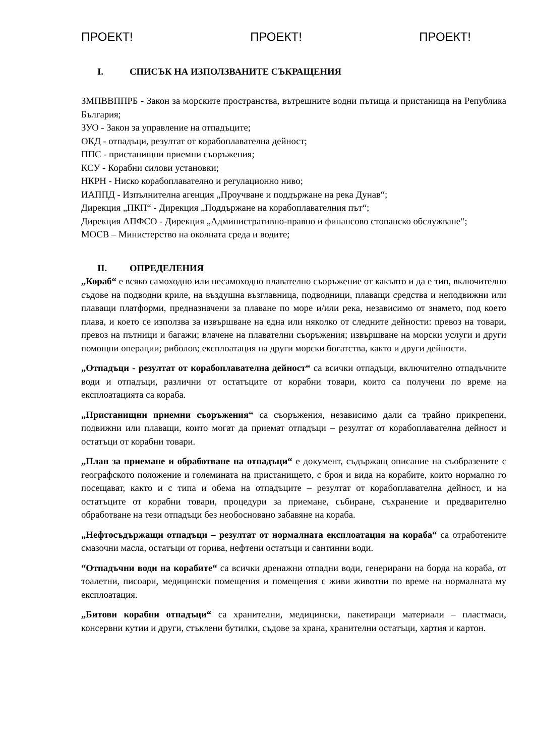ПРОЕКТ! ПРОЕКТ! ПРОЕКТ!
I. СПИСЪК НА ИЗПОЛЗВАНИТЕ СЪКРАЩЕНИЯ
ЗМПВВППРБ - Закон за морските пространства, вътрешните водни пътища и пристанища на Република България;
ЗУО - Закон за управление на отпадъците;
ОКД - отпадъци, резултат от корабоплавателна дейност;
ППС - пристанищни приемни съоръжения;
КСУ - Корабни силови установки;
НКРН - Ниско корабоплавателно и регулационно ниво;
ИАППД - Изпълнителна агенция „Проучване и поддържане на река Дунав“;
Дирекция „ПКП“ - Дирекция „Поддържане на корабоплавателния път“;
Дирекция АПФСО - Дирекция „Административно-правно и финансово стопанско обслужване“;
МОСВ – Министерство на околната среда и водите;
II. ОПРЕДЕЛЕНИЯ
„Кораб“ е всяко самоходно или несамоходно плавателно съоръжение от какъвто и да е тип, включително съдове на подводни криле, на въздушна възглавница, подводници, плаващи средства и неподвижни или плаващи платформи, предназначени за плаване по море и/или река, независимо от знамето, под което плава, и което се използва за извършване на една или няколко от следните дейности: превоз на товари, превоз на пътници и багажи; влачене на плавателни съоръжения; извършване на морски услуги и други помощни операции; риболов; експлоатация на други морски богатства, както и други дейности.
„Отпадъци - резултат от корабоплавателна дейност“ са всички отпадъци, включително отпадъчните води и отпадъци, различни от остатъците от корабни товари, които са получени по време на експлоатацията са кораба.
„Пристанищни приемни съоръжения“ са съоръжения, независимо дали са трайно прикрепени, подвижни или плаващи, които могат да приемат отпадъци – резултат от корабоплавателна дейност и остатъци от корабни товари.
„План за приемане и обработване на отпадъци“ е документ, съдържащ описание на съобразените с географското положение и големината на пристанището, с броя и вида на корабите, които нормално го посещават, както и с типа и обема на отпадъците – резултат от корабоплавателна дейност, и на остатъците от корабни товари, процедури за приемане, събиране, съхранение и предварително обработване на тези отпадъци без необосновано забавяне на кораба.
„Нефтосъдържащи отпадъци – резултат от нормалната експлоатация на кораба“ са отработените смазочни масла, остатъци от горива, нефтени остатъци и сантинни води.
“Отпадъчни води на корабите“ са всички дренажни отпадни води, генерирани на борда на кораба, от тоалетни, писоари, медицински помещения и помещения с живи животни по време на нормалната му експлоатация.
„Битови корабни отпадъци“ са хранителни, медицински, пакетиращи материали – пластмаси, консервни кутии и други, стъклени бутилки, съдове за храна, хранителни остатъци, хартия и картон.